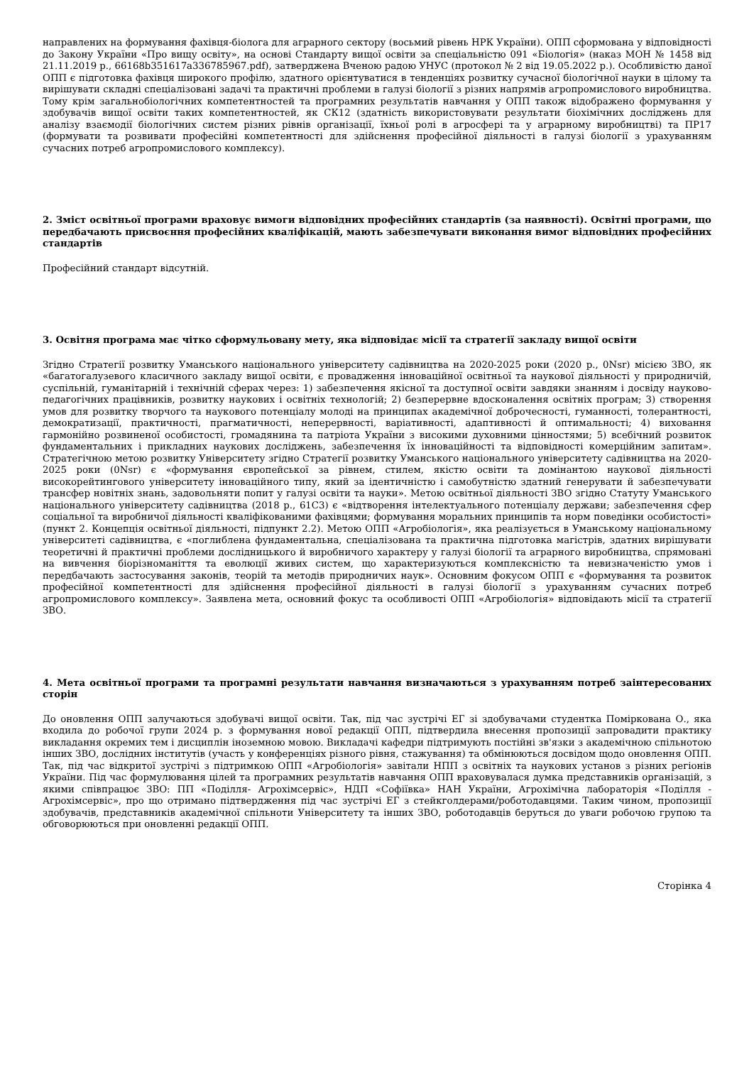направлених на формування фахівця-біолога для аграрного сектору (восьмий рівень НРК України). ОПП сформована у відповідності до Закону України «Про вищу освіту», на основі Стандарту вищої освіти за спеціальністю 091 «Біологія» (наказ МОН № 1458 від 21.11.2019 р., 66168b351617a336785967.pdf), затверджена Вченою радою УНУС (протокол № 2 від 19.05.2022 р.). Особливістю даної ОПП є підготовка фахівця широкого профілю, здатного орієнтуватися в тенденціях розвитку сучасної біологічної науки в цілому та вирішувати складні спеціалізовані задачі та практичні проблеми в галузі біології з різних напрямів агропромислового виробництва. Тому крім загальнобіологічних компетентностей та програмних результатів навчання у ОПП також відображено формування у здобувачів вищої освіти таких компетентностей, як СК12 (здатність використовувати результати біохімічних досліджень для аналізу взаємодії біологічних систем різних рівнів організації, їхньої ролі в агросфері та у аграрному виробництві) та ПР17 (формувати та розвивати професійні компетентності для здійснення професійної діяльності в галузі біології з урахуванням сучасних потреб агропромислового комплексу).
2. Зміст освітньої програми враховує вимоги відповідних професійних стандартів (за наявності). Освітні програми, що передбачають присвоєння професійних кваліфікацій, мають забезпечувати виконання вимог відповідних професійних стандартів
Професійний стандарт відсутній.
3. Освітня програма має чітко сформульовану мету, яка відповідає місії та стратегії закладу вищої освіти
Згідно Стратегії розвитку Уманського національного університету садівництва на 2020-2025 роки (2020 р., 0Nsr) місією ЗВО, як «багатогалузевого класичного закладу вищої освіти, є провадження інноваційної освітньої та наукової діяльності у природничій, суспільній, гуманітарній і технічній сферах через: 1) забезпечення якісної та доступної освіти завдяки знанням і досвіду науково-педагогічних працівників, розвитку наукових і освітніх технологій; 2) безперервне вдосконалення освітніх програм; 3) створення умов для розвитку творчого та наукового потенціалу молоді на принципах академічної доброчесності, гуманності, толерантності, демократизації, практичності, прагматичності, неперервності, варіативності, адаптивності й оптимальності; 4) виховання гармонійно розвиненої особистості, громадянина та патріота України з високими духовними цінностями; 5) всебічний розвиток фундаментальних і прикладних наукових досліджень, забезпечення їх інноваційності та відповідності комерційним запитам». Стратегічною метою розвитку Університету згідно Стратегії розвитку Уманського національного університету садівництва на 2020-2025 роки (0Nsr) є «формування європейської за рівнем, стилем, якістю освіти та домінантою наукової діяльності високорейтингового університету інноваційного типу, який за ідентичністю і самобутністю здатний генерувати й забезпечувати трансфер новітніх знань, задовольняти попит у галузі освіти та науки». Метою освітньої діяльності ЗВО згідно Статуту Уманського національного університету садівництва (2018 р., 61C3) є «відтворення інтелектуального потенціалу держави; забезпечення сфер соціальної та виробничої діяльності кваліфікованими фахівцями; формування моральних принципів та норм поведінки особистості» (пункт 2. Концепція освітньої діяльності, підпункт 2.2). Метою ОПП «Агробіологія», яка реалізується в Уманському національному університеті садівництва, є «поглиблена фундаментальна, спеціалізована та практична підготовка магістрів, здатних вирішувати теоретичні й практичні проблеми дослідницького й виробничого характеру у галузі біології та аграрного виробництва, спрямовані на вивчення біорізноманіття та еволюції живих систем, що характеризуються комплексністю та невизначеністю умов і передбачають застосування законів, теорій та методів природничих наук». Основним фокусом ОПП є «формування та розвиток професійної компетентності для здійснення професійної діяльності в галузі біології з урахуванням сучасних потреб агропромислового комплексу». Заявлена мета, основний фокус та особливості ОПП «Агробіологія» відповідають місії та стратегії ЗВО.
4. Мета освітньої програми та програмні результати навчання визначаються з урахуванням потреб заінтересованих сторін
До оновлення ОПП залучаються здобувачі вищої освіти. Так, під час зустрічі ЕГ зі здобувачами студентка Поміркована О., яка входила до робочої групи 2024 р. з формування нової редакції ОПП, підтвердила внесення пропозиції запровадити практику викладання окремих тем і дисциплін іноземною мовою. Викладачі кафедри підтримують постійні зв'язки з академічною спільнотою інших ЗВО, дослідних інститутів (участь у конференціях різного рівня, стажування) та обмінюються досвідом щодо оновлення ОПП. Так, під час відкритої зустрічі з підтримкою ОПП «Агробіологія» завітали НПП з освітніх та наукових установ з різних регіонів України. Під час формулювання цілей та програмних результатів навчання ОПП враховувалася думка представників організацій, з якими співпрацює ЗВО: ПП «Поділля- Агрохімсервіс», НДП «Софіївка» НАН України, Агрохімічна лабораторія «Поділля - Агрохімсервіс», про що отримано підтвердження під час зустрічі ЕГ з стейкголдерами/роботодавцями. Таким чином, пропозиції здобувачів, представників академічної спільноти Університету та інших ЗВО, роботодавців беруться до уваги робочою групою та обговорюються при оновленні редакції ОПП.
Сторінка 4